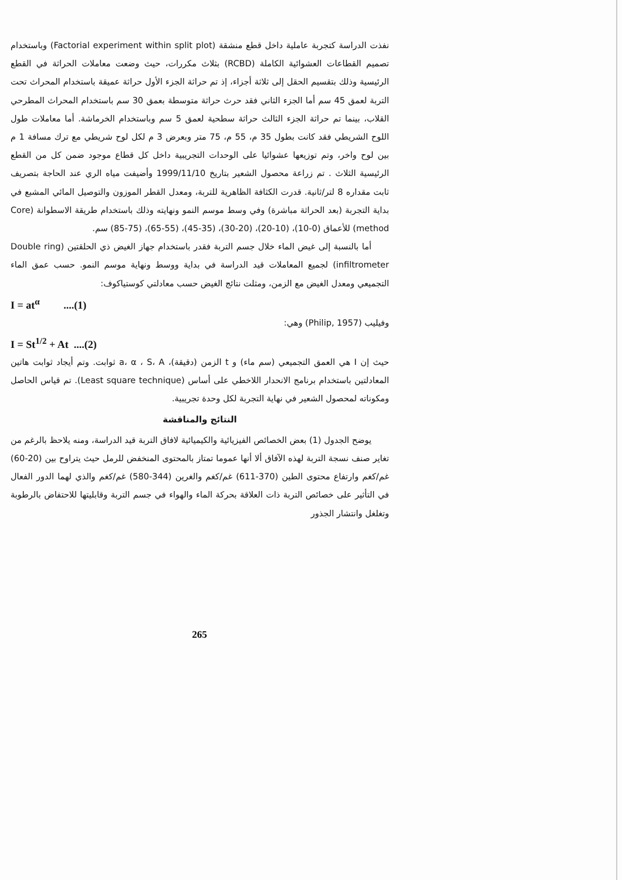نفذت الدراسة كتجربة عاملية داخل قطع منشقة (Factorial experiment within split plot) وباستخدام تصميم القطاعات العشوائية الكاملة (RCBD) بثلاث مكررات، حيث وضعت معاملات الحراثة في القطع الرئيسية وذلك بتقسيم الحقل إلى ثلاثة أجزاء، إذ تم حراثة الجزء الأول حراثة عميقة باستخدام المحراث تحت التربة لعمق 45 سم أما الجزء الثاني فقد حرث حراثة متوسطة بعمق 30 سم باستخدام المحراث المطرحي القلاب، بينما تم حراثة الجزء الثالث حراثة سطحية لعمق 5 سم وباستخدام الخرماشة. أما معاملات طول اللوح الشريطي فقد كانت بطول 35 م، 55 م، 75 متر وبعرض 3 م لكل لوح شريطي مع ترك مسافة 1 م بين لوح واخر، وتم توزيعها عشوائيا على الوحدات التجريبية داخل كل قطاع موجود ضمن كل من القطع الرئيسية الثلاث . تم زراعة محصول الشعير بتاريخ 1999/11/10 وأضيفت مياه الري عند الحاجة بتصريف ثابت مقداره 8 لتر/ثانية. قدرت الكثافة الظاهرية للتربة، ومعدل القطر الموزون والتوصيل المائي المشبع في بداية التجربة (بعد الحراثة مباشرة) وفي وسط موسم النمو ونهايته وذلك باستخدام طريقة الاسطوانة (Core method) للأعماق (0-10)، (10-20)، (20-30)، (35-45)، (55-65)، (75-85) سم.
أما بالنسبة إلى غيض الماء خلال جسم التربة فقدر باستخدام جهاز الغيض ذي الحلقتين (Double ring infiltrometer) لجميع المعاملات قيد الدراسة في بداية ووسط ونهاية موسم النمو. حسب عمق الماء التجميعي ومعدل الغيض مع الزمن، ومثلت نتائج الغيض حسب معادلتي كوستياكوف:
I = at<sup>α</sup> ....(1)
وفيليب (Philip, 1957) وهي:
I = St<sup>1/2</sup> + At ....(2)
حيث إن I هي العمق التجميعي (سم ماء) و t الزمن (دقيقة)، a، α ، S، A ثوابت. وتم أيجاد ثوابت هاتين المعادلتين باستخدام برنامج الانحدار اللاخطي على أساس (Least square technique). تم قياس الحاصل ومكوناته لمحصول الشعير في نهاية التجربة لكل وحدة تجريبية.
النتائج والمناقشة
يوضح الجدول (1) بعض الخصائص الفيزيائية والكيميائية لافاق التربة قيد الدراسة، ومنه يلاحظ بالرغم من تغاير صنف نسجة التربة لهذه الآفاق ألا أنها عموما تمتاز بالمحتوى المنخفض للرمل حيث يتراوح بين (20-60) غم/كغم وارتفاع محتوى الطين (370-611) غم/كغم والغرين (344-580) غم/كغم والذي لهما الدور الفعال في التأثير على خصائص التربة ذات العلاقة بحركة الماء والهواء في جسم التربة وقابليتها للاحتفاض بالرطوبة وتغلغل وانتشار الجذور
265